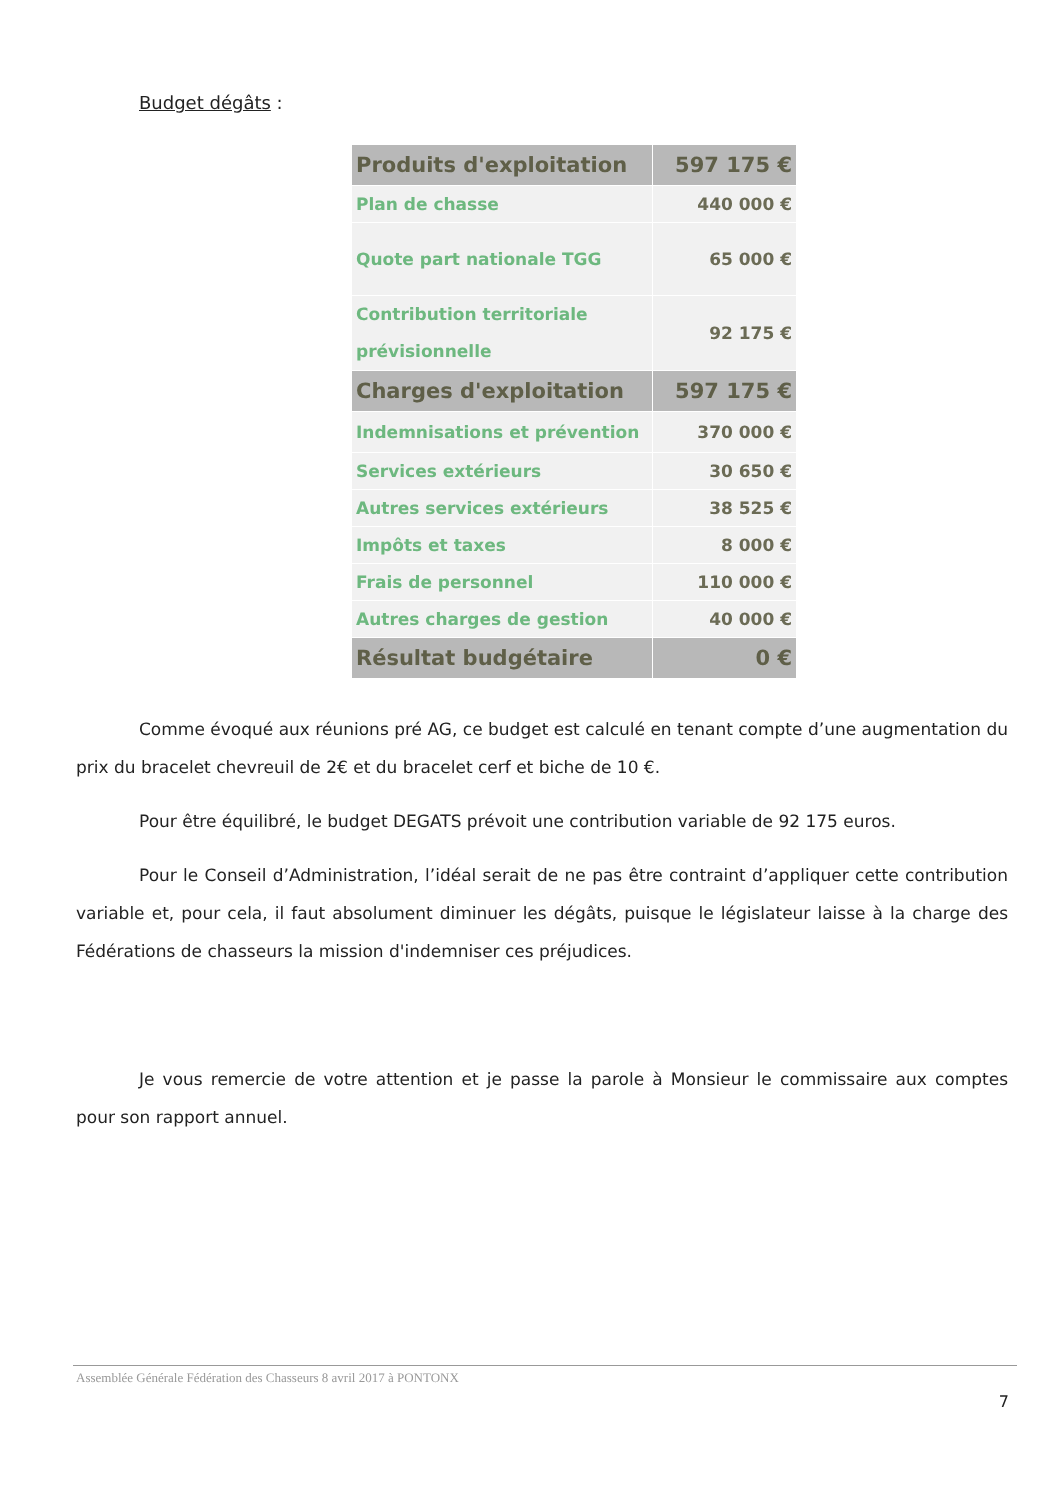Budget dégâts :
| Produits d'exploitation | 597 175 € |
| Plan de chasse | 440 000 € |
| Quote part nationale TGG | 65 000 € |
| Contribution territoriale prévisionnelle | 92 175 € |
| Charges d'exploitation | 597 175 € |
| Indemnisations et prévention | 370 000 € |
| Services extérieurs | 30 650 € |
| Autres services extérieurs | 38 525 € |
| Impôts et taxes | 8 000 € |
| Frais de personnel | 110 000 € |
| Autres charges de gestion | 40 000 € |
| Résultat budgétaire | 0 € |
Comme évoqué aux réunions pré AG, ce budget est calculé en tenant compte d’une augmentation du prix du bracelet chevreuil de 2€ et du bracelet cerf et biche de 10 €.
Pour être équilibré, le budget DEGATS prévoit une contribution variable de 92 175 euros.
Pour le Conseil d’Administration, l’idéal serait de ne pas être contraint d’appliquer cette contribution variable et, pour cela, il faut absolument diminuer les dégâts, puisque le législateur laisse à la charge des Fédérations de chasseurs la mission d'indemniser ces préjudices.
Je vous remercie de votre attention et je passe la parole à Monsieur le commissaire aux comptes pour son rapport annuel.
Assemblée Générale Fédération des Chasseurs 8 avril 2017 à PONTONX
7